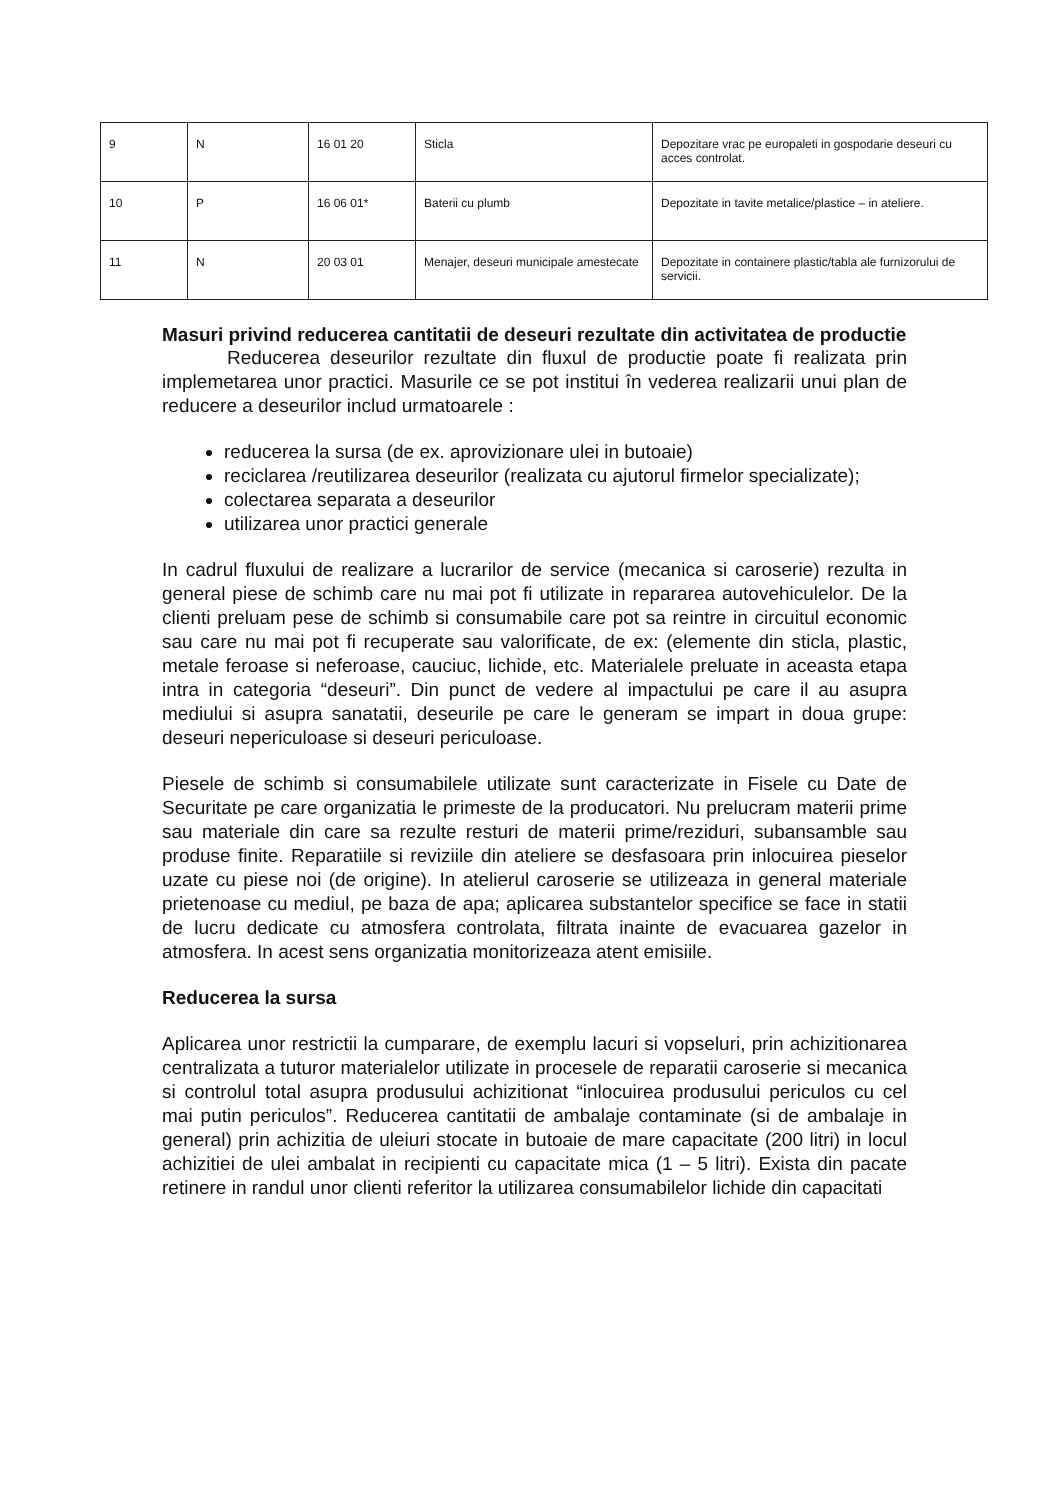| 9 | N | 16 01 20 | Sticla | Depozitare vrac pe europaleti in gospodarie deseuri cu acces controlat. |
| 10 | P | 16 06 01* | Baterii cu plumb | Depozitate in tavite metalice/plastice – in ateliere. |
| 11 | N | 20 03 01 | Menajer, deseuri municipale amestecate | Depozitate in containere plastic/tabla ale furnizorului de servicii. |
Masuri privind reducerea cantitatii de deseuri rezultate din activitatea de productie
Reducerea deseurilor rezultate din fluxul de productie poate fi realizata prin implemetarea unor practici. Masurile ce se pot institui în vederea realizarii unui plan de reducere a deseurilor includ urmatoarele :
reducerea la sursa (de ex. aprovizionare ulei in butoaie)
reciclarea /reutilizarea deseurilor (realizata cu ajutorul firmelor specializate);
colectarea separata a deseurilor
utilizarea unor practici generale
In cadrul fluxului de realizare a lucrarilor de service (mecanica si caroserie) rezulta in general piese de schimb care nu mai pot fi utilizate in repararea autovehiculelor. De la clienti preluam pese de schimb si consumabile care pot sa reintre in circuitul economic sau care nu mai pot fi recuperate sau valorificate, de ex: (elemente din sticla, plastic, metale feroase si neferoase, cauciuc, lichide, etc. Materialele preluate in aceasta etapa intra in categoria “deseuri”. Din punct de vedere al impactului pe care il au asupra mediului si asupra sanatatii, deseurile pe care le generam se impart in doua grupe: deseuri nepericuloase si deseuri periculoase.
Piesele de schimb si consumabilele utilizate sunt caracterizate in Fisele cu Date de Securitate pe care organizatia le primeste de la producatori. Nu prelucram materii prime sau materiale din care sa rezulte resturi de materii prime/reziduri, subansamble sau produse finite. Reparatiile si reviziile din ateliere se desfasoara prin inlocuirea pieselor uzate cu piese noi (de origine). In atelierul caroserie se utilizeaza in general materiale prietenoase cu mediul, pe baza de apa; aplicarea substantelor specifice se face in statii de lucru dedicate cu atmosfera controlata, filtrata inainte de evacuarea gazelor in atmosfera. In acest sens organizatia monitorizeaza atent emisiile.
Reducerea la sursa
Aplicarea unor restrictii la cumparare, de exemplu lacuri si vopseluri, prin achizitionarea centralizata a tuturor materialelor utilizate in procesele de reparatii caroserie si mecanica si controlul total asupra produsului achizitionat “inlocuirea produsului periculos cu cel mai putin periculos”. Reducerea cantitatii de ambalaje contaminate (si de ambalaje in general) prin achizitia de uleiuri stocate in butoaie de mare capacitate (200 litri) in locul achizitiei de ulei ambalat in recipienti cu capacitate mica (1 – 5 litri). Exista din pacate retinere in randul unor clienti referitor la utilizarea consumabilelor lichide din capacitati